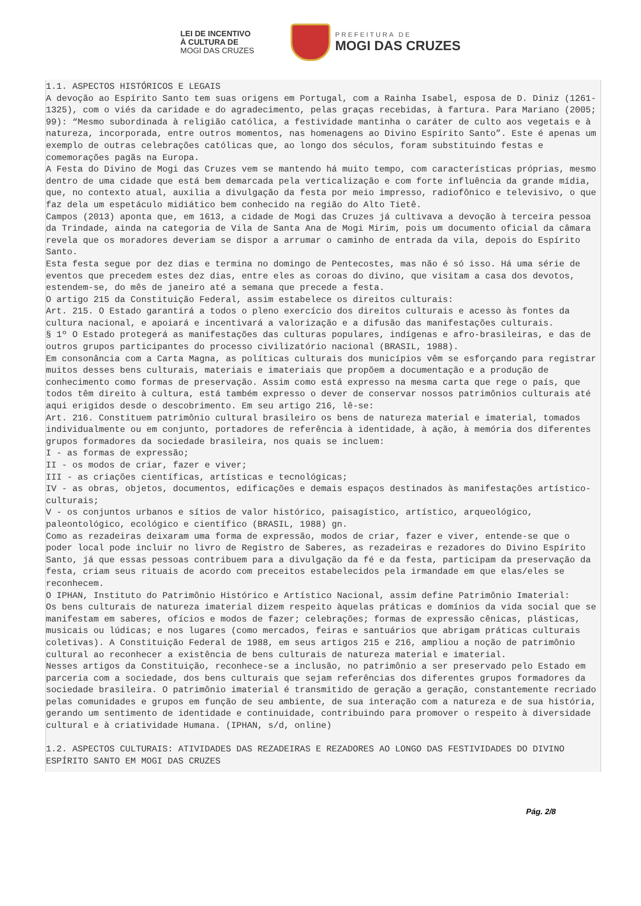LEI DE INCENTIVO
À CULTURA DE
MOGI DAS CRUZES
PREFEITURA DE
MOGI DAS CRUZES
1.1. ASPECTOS HISTÓRICOS E LEGAIS A devoção ao Espírito Santo tem suas origens em Portugal, com a Rainha Isabel, esposa de D. Diniz (1261-1325), com o viés da caridade e do agradecimento, pelas graças recebidas, à fartura. Para Mariano (2005; 99): “Mesmo subordinada à religião católica, a festividade mantinha o caráter de culto aos vegetais e à natureza, incorporada, entre outros momentos, nas homenagens ao Divino Espírito Santo”. Este é apenas um exemplo de outras celebrações católicas que, ao longo dos séculos, foram substituindo festas e comemorações pagãs na Europa. A Festa do Divino de Mogi das Cruzes vem se mantendo há muito tempo, com características próprias, mesmo dentro de uma cidade que está bem demarcada pela verticalização e com forte influência da grande mídia, que, no contexto atual, auxilia a divulgação da festa por meio impresso, radiofônico e televisivo, o que faz dela um espetáculo midiático bem conhecido na região do Alto Tietê. Campos (2013) aponta que, em 1613, a cidade de Mogi das Cruzes já cultivava a devoção à terceira pessoa da Trindade, ainda na categoria de Vila de Santa Ana de Mogi Mirim, pois um documento oficial da câmara revela que os moradores deveriam se dispor a arrumar o caminho de entrada da vila, depois do Espírito Santo. Esta festa segue por dez dias e termina no domingo de Pentecostes, mas não é só isso. Há uma série de eventos que precedem estes dez dias, entre eles as coroas do divino, que visitam a casa dos devotos, estendem-se, do mês de janeiro até a semana que precede a festa. O artigo 215 da Constituição Federal, assim estabelece os direitos culturais: Art. 215. O Estado garantirá a todos o pleno exercício dos direitos culturais e acesso às fontes da cultura nacional, e apoiará e incentivará a valorização e a difusão das manifestações culturais. § 1º O Estado protegerá as manifestações das culturas populares, indígenas e afro-brasileiras, e das de outros grupos participantes do processo civilizatório nacional (BRASIL, 1988). Em consonância com a Carta Magna, as políticas culturais dos municípios vêm se esforçando para registrar muitos desses bens culturais, materiais e imateriais que propõem a documentação e a produção de conhecimento como formas de preservação. Assim como está expresso na mesma carta que rege o país, que todos têm direito à cultura, está também expresso o dever de conservar nossos patrimônios culturais até aqui erigidos desde o descobrimento. Em seu artigo 216, lê-se: Art. 216. Constituem patrimônio cultural brasileiro os bens de natureza material e imaterial, tomados individualmente ou em conjunto, portadores de referência à identidade, à ação, à memória dos diferentes grupos formadores da sociedade brasileira, nos quais se incluem: I - as formas de expressão; II - os modos de criar, fazer e viver; III - as criações científicas, artísticas e tecnológicas; IV - as obras, objetos, documentos, edificações e demais espaços destinados às manifestações artístico-culturais; V - os conjuntos urbanos e sítios de valor histórico, paisagístico, artístico, arqueológico, paleontológico, ecológico e científico (BRASIL, 1988) gn. Como as rezadeiras deixaram uma forma de expressão, modos de criar, fazer e viver, entende-se que o poder local pode incluir no livro de Registro de Saberes, as rezadeiras e rezadores do Divino Espírito Santo, já que essas pessoas contribuem para a divulgação da fé e da festa, participam da preservação da festa, criam seus rituais de acordo com preceitos estabelecidos pela irmandade em que elas/eles se reconhecem. O IPHAN, Instituto do Patrimônio Histórico e Artístico Nacional, assim define Patrimônio Imaterial: Os bens culturais de natureza imaterial dizem respeito àquelas práticas e domínios da vida social que se manifestam em saberes, ofícios e modos de fazer; celebrações; formas de expressão cênicas, plásticas, musicais ou lúdicas; e nos lugares (como mercados, feiras e santuários que abrigam práticas culturais coletivas). A Constituição Federal de 1988, em seus artigos 215 e 216, ampliou a noção de patrimônio cultural ao reconhecer a existência de bens culturais de natureza material e imaterial. Nesses artigos da Constituição, reconhece-se a inclusão, no patrimônio a ser preservado pelo Estado em parceria com a sociedade, dos bens culturais que sejam referências dos diferentes grupos formadores da sociedade brasileira. O patrimônio imaterial é transmitido de geração a geração, constantemente recriado pelas comunidades e grupos em função de seu ambiente, de sua interação com a natureza e de sua história, gerando um sentimento de identidade e continuidade, contribuindo para promover o respeito à diversidade cultural e à criatividade Humana. (IPHAN, s/d, online) 1.2. ASPECTOS CULTURAIS: ATIVIDADES DAS REZADEIRAS E REZADORES AO LONGO DAS FESTIVIDADES DO DIVINO ESPÍRITO SANTO EM MOGI DAS CRUZES
Pág. 2/8